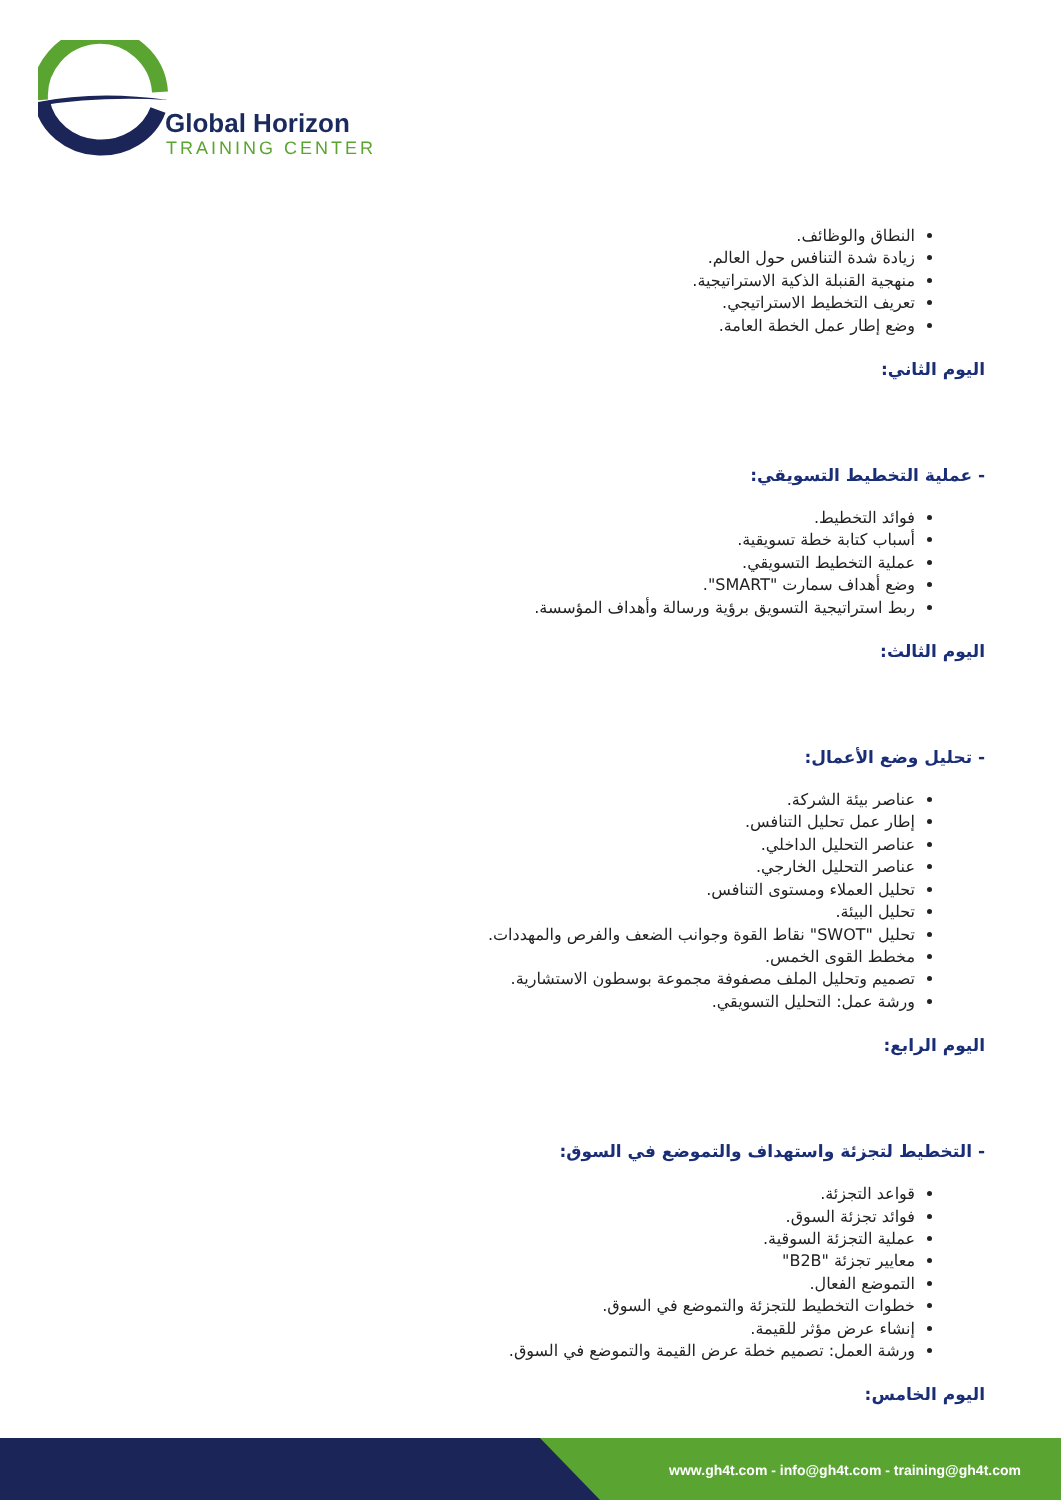Global Horizon
TRAINING CENTER
النطاق والوظائف.
زيادة شدة التنافس حول العالم.
منهجية القنبلة الذكية الاستراتيجية.
تعريف التخطيط الاستراتيجي.
وضع إطار عمل الخطة العامة.
اليوم الثاني:
- عملية التخطيط التسويقي:
فوائد التخطيط.
أسباب كتابة خطة تسويقية.
عملية التخطيط التسويقي.
وضع أهداف سمارت "SMART".
ربط استراتيجية التسويق برؤية ورسالة وأهداف المؤسسة.
اليوم الثالث:
- تحليل وضع الأعمال:
عناصر بيئة الشركة.
إطار عمل تحليل التنافس.
عناصر التحليل الداخلي.
عناصر التحليل الخارجي.
تحليل العملاء ومستوى التنافس.
تحليل البيئة.
تحليل "SWOT" نقاط القوة وجوانب الضعف والفرص والمهددات.
مخطط القوى الخمس.
تصميم وتحليل الملف مصفوفة مجموعة بوسطون الاستشارية.
ورشة عمل: التحليل التسويقي.
اليوم الرابع:
- التخطيط لتجزئة واستهداف والتموضع في السوق:
قواعد التجزئة.
فوائد تجزئة السوق.
عملية التجزئة السوقية.
معايير تجزئة "B2B"
التموضع الفعال.
خطوات التخطيط للتجزئة والتموضع في السوق.
إنشاء عرض مؤثر للقيمة.
ورشة العمل: تصميم خطة عرض القيمة والتموضع في السوق.
اليوم الخامس:
www.gh4t.com - info@gh4t.com - training@gh4t.com